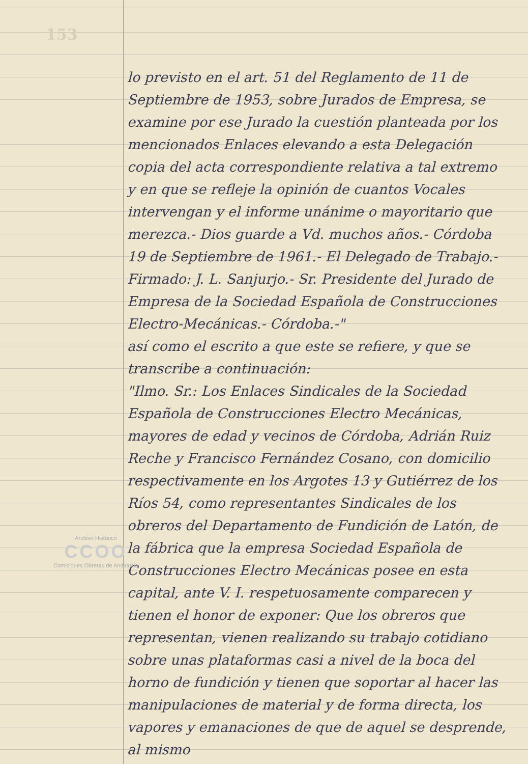153
lo previsto en el art. 51 del Reglamento de 11 de Septiembre de 1953, sobre Jurados de Empresa, se examine por ese Jurado la cuestión planteada por los mencionados Enlaces elevando a esta Delegación copia del acta correspondiente relativa a tal extremo y en que se refleje la opinión de cuantos Vocales intervengan y el informe unánime o mayoritario que merezca.- Dios guarde a Vd. muchos años.- Córdoba 19 de Septiembre de 1961.- El Delegado de Trabajo.- Firmado: J. L. Sanjurjo.- Sr. Presidente del Jurado de Empresa de la Sociedad Española de Construcciones Electro-Mecánicas.- Córdoba.-"
así como el escrito a que este se refiere, y que se transcribe a continuación:
"Ilmo. Sr.: Los Enlaces Sindicales de la Sociedad Española de Construcciones Electro Mecánicas, mayores de edad y vecinos de Córdoba, Adrián Ruiz Reche y Francisco Fernández Cosano, con domicilio respectivamente en los Argotes 13 y Gutiérrez de los Ríos 54, como representantes Sindicales de los obreros del Departamento de Fundición de Latón, de la fábrica que la empresa Sociedad Española de Construcciones Electro Mecánicas posee en esta capital, ante V. I. respetuosamente comparecen y tienen el honor de exponer: Que los obreros que representan, vienen realizando su trabajo cotidiano sobre unas plataformas casi a nivel de la boca del horno de fundición y tienen que soportar al hacer las manipulaciones de material y de forma directa, los vapores y emanaciones de que de aquel se desprende, al mismo
Archivo Histórico
CCOO
Comisiones Obreras de Andalucía